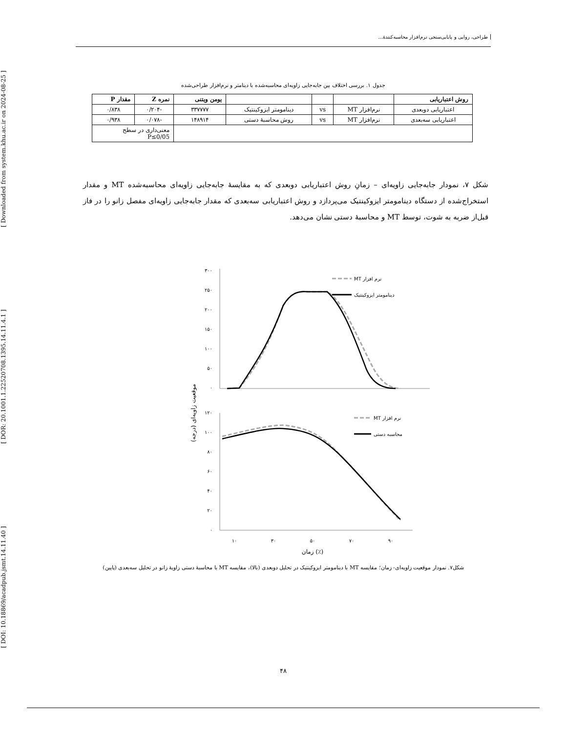[ DOI: 10.18869/acadpub.jsmt.14.11.40 ] [ DOR: 20.1001.1.22520708.1395.14.11.4.1 ] [ Downloaded from system.khu.ac.ir on 2024-08-25 ]
طراحی، روایی و پایایی‌سنجی نرم‌افزار محاسبه‌کنندهٔ...
جدول ۱. بررسی اختلاف بین جابه‌جایی زاویه‌ای محاسبه‌شده با دینامتر و نرم‌افزار طراحی‌شده
| روش اعتباریابی | | | | یومن ویتنی | نمره Z | مقدار P |
| --- | --- | --- | --- | --- | --- | --- |
| اعتباریابی دوبعدی | نرم‌افزار MT | vs | دینامومتر ایزوکینتیک | ۳۳۷۷۷۷ | -۰/۲۰۴ | ۰/۸۳۸ |
| اعتباریابی سه‌بعدی | نرم‌افزار MT | vs | روش محاسبهٔ دستی | ۱۴۸۹۱۴ | -۰/۰۷۸ | ۰/۹۳۸ |
| | | | | | معنی‌داری در سطح P≤0/05 | |
شکل ۷، نمودار جابه‌جایی زاویه‌ای – زمانِ روش اعتباریابی دوبعدی که به مقایسهٔ جابه‌جایی زاویه‌ای محاسبه‌شده MT و مقدار استخراج‌شده از دستگاه دینامومتر ایزوکینتیک می‌پردازد و روش اعتباریابی سه‌بعدی که مقدار جابه‌جایی زاویه‌ای مفصل زانو را در فاز قبل‌از ضربه به شوت، توسط MT و محاسبهٔ دستی نشان می‌دهد.
۳۰۰
۲۵۰
۲۰۰
۱۵۰
۱۰۰
۵۰
۰
۱۲۰
۱۰۰
۸۰
۶۰
۴۰
۲۰
۰
MT نرم افزار
دینامومتر ایزوکینتیک
MT نرم افزار
محاسبه دستی
۱۰
۳۰
۵۰
۷۰
۹۰
زمان (٪)
موقعیت زاویه‌ای (درجه)
شکل۷. نمودار موقعیت زاویه‌ای- زمان؛ مقایسه MT با دینامومتر ایزوکینتیک در تحلیل دوبعدی (بالا)، مقایسه MT با محاسبهٔ دستی زاویهٔ زانو در تحلیل سه‌بعدی (پایین)
۴۸